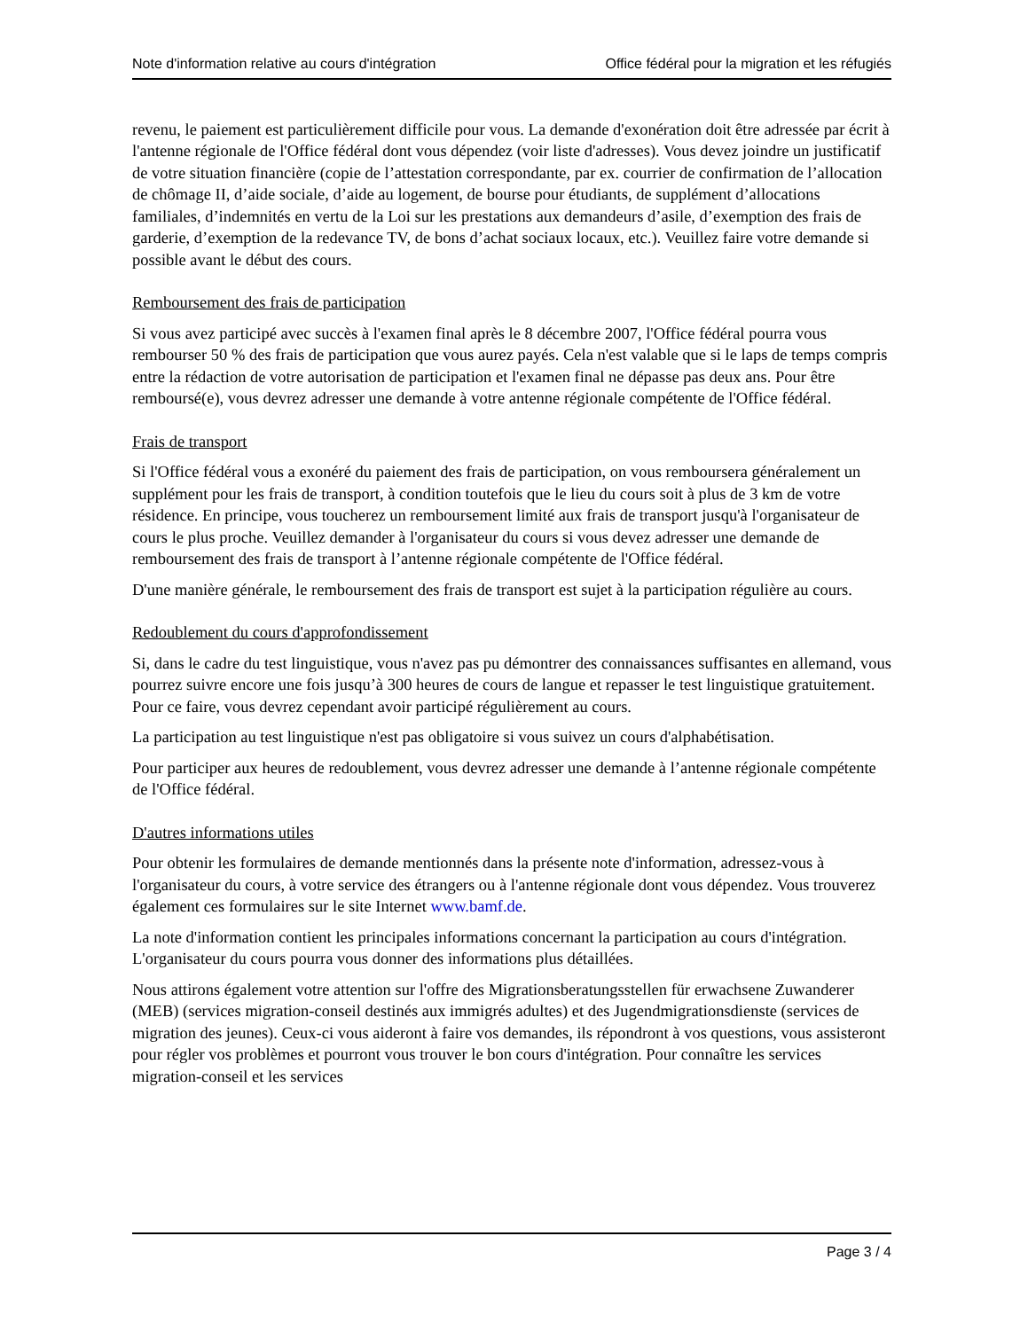Note d'information relative au cours d'intégration Office fédéral pour la migration et les réfugiés
revenu, le paiement est particulièrement difficile pour vous. La demande d'exonération doit être adressée par écrit à l'antenne régionale de l'Office fédéral dont vous dépendez (voir liste d'adresses). Vous devez joindre un justificatif de votre situation financière (copie de l’attestation correspondante, par ex. courrier de confirmation de l’allocation de chômage II, d’aide sociale, d’aide au logement, de bourse pour étudiants, de supplément d’allocations familiales, d’indemnités en vertu de la Loi sur les prestations aux demandeurs d’asile, d’exemption des frais de garderie, d’exemption de la redevance TV, de bons d’achat sociaux locaux, etc.). Veuillez faire votre demande si possible avant le début des cours.
Remboursement des frais de participation
Si vous avez participé avec succès à l'examen final après le 8 décembre 2007, l'Office fédéral pourra vous rembourser 50 % des frais de participation que vous aurez payés. Cela n'est valable que si le laps de temps compris entre la rédaction de votre autorisation de participation et l'examen final ne dépasse pas deux ans. Pour être remboursé(e), vous devrez adresser une demande à votre antenne régionale compétente de l'Office fédéral.
Frais de transport
Si l'Office fédéral vous a exonéré du paiement des frais de participation, on vous remboursera généralement un supplément pour les frais de transport, à condition toutefois que le lieu du cours soit à plus de 3 km de votre résidence. En principe, vous toucherez un remboursement limité aux frais de transport jusqu'à l'organisateur de cours le plus proche. Veuillez demander à l'organisateur du cours si vous devez adresser une demande de remboursement des frais de transport à l’antenne régionale compétente de l'Office fédéral.
D'une manière générale, le remboursement des frais de transport est sujet à la participation régulière au cours.
Redoublement du cours d'approfondissement
Si, dans le cadre du test linguistique, vous n'avez pas pu démontrer des connaissances suffisantes en allemand, vous pourrez suivre encore une fois jusqu’à 300 heures de cours de langue et repasser le test linguistique gratuitement. Pour ce faire, vous devrez cependant avoir participé régulièrement au cours.
La participation au test linguistique n'est pas obligatoire si vous suivez un cours d'alphabétisation.
Pour participer aux heures de redoublement, vous devrez adresser une demande à l’antenne régionale compétente de l'Office fédéral.
D'autres informations utiles
Pour obtenir les formulaires de demande mentionnés dans la présente note d'information, adressez-vous à l'organisateur du cours, à votre service des étrangers ou à l'antenne régionale dont vous dépendez. Vous trouverez également ces formulaires sur le site Internet www.bamf.de.
La note d'information contient les principales informations concernant la participation au cours d'intégration. L'organisateur du cours pourra vous donner des informations plus détaillées.
Nous attirons également votre attention sur l'offre des Migrationsberatungsstellen für erwachsene Zuwanderer (MEB) (services migration-conseil destinés aux immigrés adultes) et des Jugendmigrationsdienste (services de migration des jeunes). Ceux-ci vous aideront à faire vos demandes, ils répondront à vos questions, vous assisteront pour régler vos problèmes et pourront vous trouver le bon cours d'intégration. Pour connaître les services migration-conseil et les services
Page 3 / 4